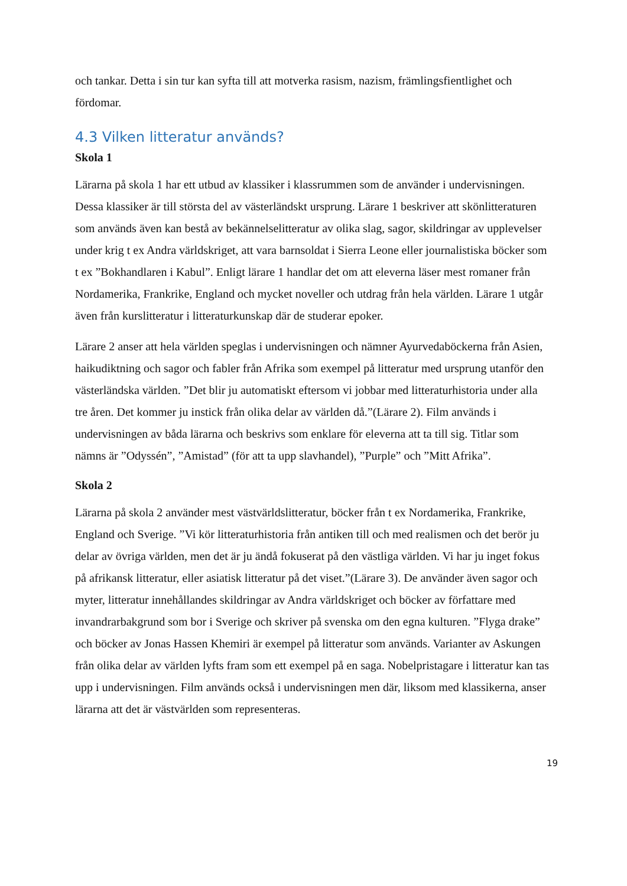och tankar. Detta i sin tur kan syfta till att motverka rasism, nazism, främlingsfientlighet och fördomar.
4.3 Vilken litteratur används?
Skola 1
Lärarna på skola 1 har ett utbud av klassiker i klassrummen som de använder i undervisningen. Dessa klassiker är till största del av västerländskt ursprung. Lärare 1 beskriver att skönlitteraturen som används även kan bestå av bekännelselitteratur av olika slag, sagor, skildringar av upplevelser under krig t ex Andra världskriget, att vara barnsoldat i Sierra Leone eller journalistiska böcker som t ex ”Bokhandlaren i Kabul”. Enligt lärare 1 handlar det om att eleverna läser mest romaner från Nordamerika, Frankrike, England och mycket noveller och utdrag från hela världen. Lärare 1 utgår även från kurslitteratur i litteraturkunskap där de studerar epoker.
Lärare 2 anser att hela världen speglas i undervisningen och nämner Ayurvedaböckerna från Asien, haikudiktning och sagor och fabler från Afrika som exempel på litteratur med ursprung utanför den västerländska världen. ”Det blir ju automatiskt eftersom vi jobbar med litteraturhistoria under alla tre åren. Det kommer ju instick från olika delar av världen då.”(Lärare 2). Film används i undervisningen av båda lärarna och beskrivs som enklare för eleverna att ta till sig. Titlar som nämns är ”Odyssén”, ”Amistad” (för att ta upp slavhandel), ”Purple” och ”Mitt Afrika”.
Skola 2
Lärarna på skola 2 använder mest västvärldslitteratur, böcker från t ex Nordamerika, Frankrike, England och Sverige. ”Vi kör litteraturhistoria från antiken till och med realismen och det berör ju delar av övriga världen, men det är ju ändå fokuserat på den västliga världen. Vi har ju inget fokus på afrikansk litteratur, eller asiatisk litteratur på det viset.”(Lärare 3). De använder även sagor och myter, litteratur innehållandes skildringar av Andra världskriget och böcker av författare med invandrarbakgrund som bor i Sverige och skriver på svenska om den egna kulturen. ”Flyga drake” och böcker av Jonas Hassen Khemiri är exempel på litteratur som används. Varianter av Askungen från olika delar av världen lyfts fram som ett exempel på en saga. Nobelpristagare i litteratur kan tas upp i undervisningen. Film används också i undervisningen men där, liksom med klassikerna, anser lärarna att det är västvärlden som representeras.
19